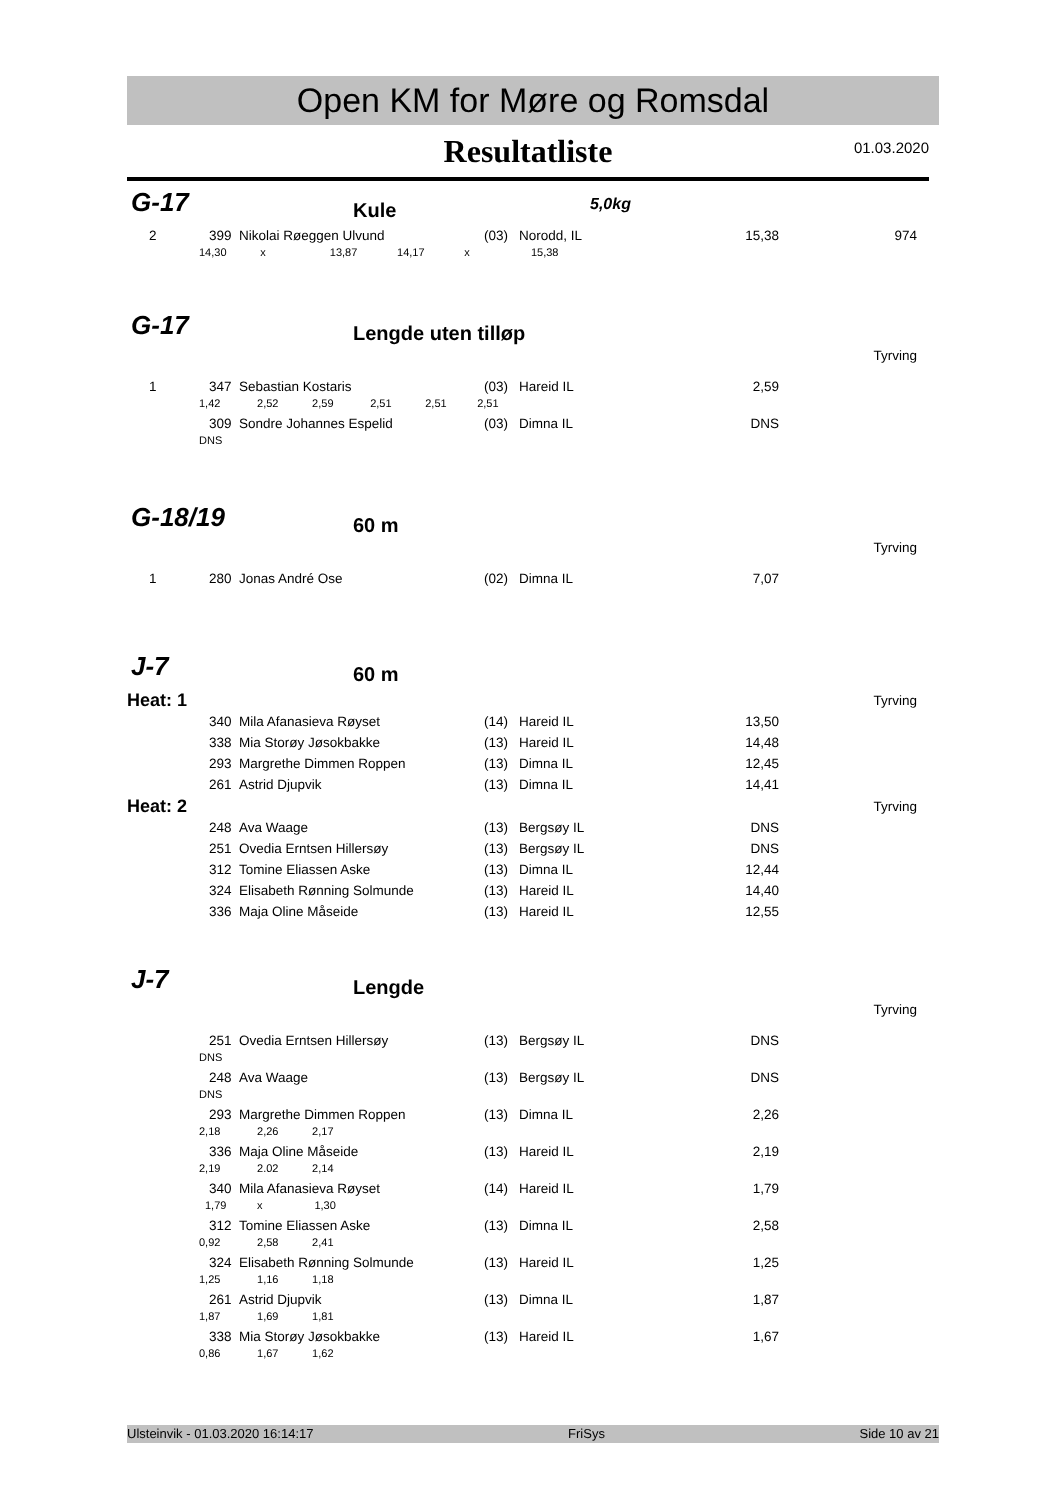Open KM for Møre og Romsdal
Resultatliste
01.03.2020
G-17 Kule 5,0kg
| 2 | 399 | Nikolai Røeggen Ulvund | (03) | Norodd, IL | 15,38 | 974 |
14,30 x 13,87 14,17 x 15,38
G-17 Lengde uten tilløp
Tyrving
| 1 | 347 | Sebastian Kostaris | (03) | Hareid IL | 2,59 | |
| 1,42 2,52 2,59 2,51 2,51 2,51 | | | | | | |
| | 309 | Sondre Johannes Espelid | (03) | Dimna IL | DNS | |
| DNS | | | | | | |
G-18/19 60 m
Tyrving
| 1 | 280 | Jonas André Ose | (02) | Dimna IL | 7,07 | |
J-7 60 m
| Heat: 1 | | | | | | Tyrving |
| | 340 | Mila Afanasieva Røyset | (14) | Hareid IL | 13,50 | |
| | 338 | Mia Storøy Jøsokbakke | (13) | Hareid IL | 14,48 | |
| | 293 | Margrethe Dimmen Roppen | (13) | Dimna IL | 12,45 | |
| | 261 | Astrid Djupvik | (13) | Dimna IL | 14,41 | |
| Heat: 2 | | | | | | Tyrving |
| | 248 | Ava Waage | (13) | Bergsøy IL | DNS | |
| | 251 | Ovedia Erntsen Hillersøy | (13) | Bergsøy IL | DNS | |
| | 312 | Tomine Eliassen Aske | (13) | Dimna IL | 12,44 | |
| | 324 | Elisabeth Rønning Solmunde | (13) | Hareid IL | 14,40 | |
| | 336 | Maja Oline Måseide | (13) | Hareid IL | 12,55 | |
J-7 Lengde
Tyrving
| | 251 | Ovedia Erntsen Hillersøy | (13) | Bergsøy IL | DNS | |
| DNS | | | | | | |
| | 248 | Ava Waage | (13) | Bergsøy IL | DNS | |
| DNS | | | | | | |
| | 293 | Margrethe Dimmen Roppen | (13) | Dimna IL | 2,26 | |
| 2,18 2,26 2,17 | | | | | | |
| | 336 | Maja Oline Måseide | (13) | Hareid IL | 2,19 | |
| 2,19 2.02 2,14 | | | | | | |
| | 340 | Mila Afanasieva Røyset | (14) | Hareid IL | 1,79 | |
| 1,79 x 1,30 | | | | | | |
| | 312 | Tomine Eliassen Aske | (13) | Dimna IL | 2,58 | |
| 0,92 2,58 2,41 | | | | | | |
| | 324 | Elisabeth Rønning Solmunde | (13) | Hareid IL | 1,25 | |
| 1,25 1,16 1,18 | | | | | | |
| | 261 | Astrid Djupvik | (13) | Dimna IL | 1,87 | |
| 1,87 1,69 1,81 | | | | | | |
| | 338 | Mia Storøy Jøsokbakke | (13) | Hareid IL | 1,67 | |
| 0,86 1,67 1,62 | | | | | | |
Ulsteinvik - 01.03.2020 16:14:17 FriSys Side 10 av 21